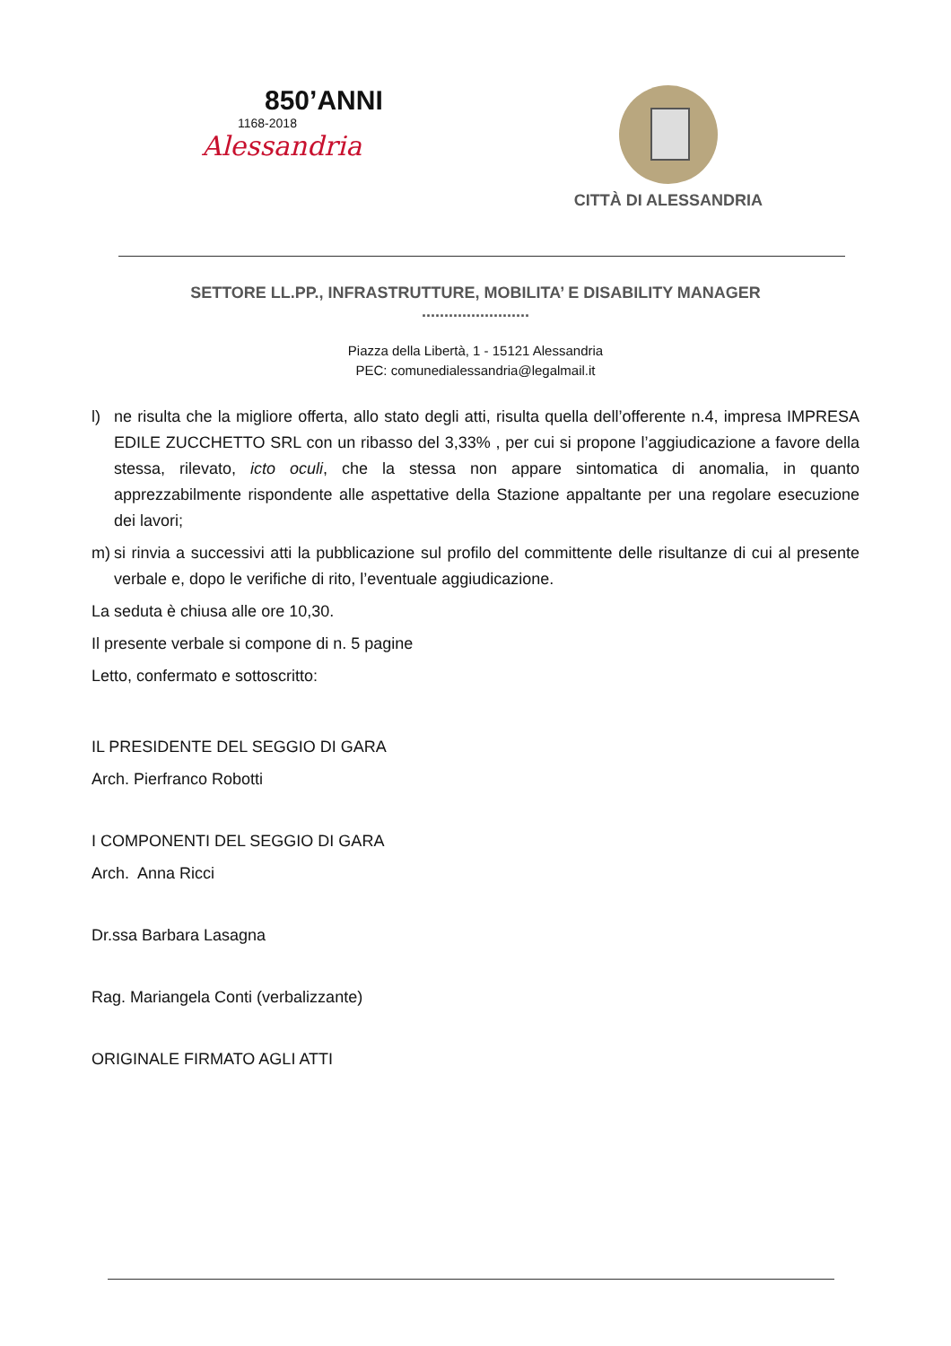850’ANNI
1168-2018
Alessandria
CITTÀ DI ALESSANDRIA
SETTORE LL.PP., INFRASTRUTTURE, MOBILITA’ E DISABILITY MANAGER
........................
Piazza della Libertà, 1 - 15121 Alessandria
PEC: comunedialessandria@legalmail.it
l) ne risulta che la migliore offerta, allo stato degli atti, risulta quella dell’offerente n.4, impresa IMPRESA EDILE ZUCCHETTO SRL con un ribasso del 3,33% , per cui si propone l’aggiudicazione a favore della stessa, rilevato, icto oculi, che la stessa non appare sintomatica di anomalia, in quanto apprezzabilmente rispondente alle aspettative della Stazione appaltante per una regolare esecuzione dei lavori;
m) si rinvia a successivi atti la pubblicazione sul profilo del committente delle risultanze di cui al presente verbale e, dopo le verifiche di rito, l’eventuale aggiudicazione.
La seduta è chiusa alle ore 10,30.
Il presente verbale si compone di n. 5 pagine
Letto, confermato e sottoscritto:
IL PRESIDENTE DEL SEGGIO DI GARA
Arch. Pierfranco Robotti
I COMPONENTI DEL SEGGIO DI GARA
Arch. Anna Ricci
Dr.ssa Barbara Lasagna
Rag. Mariangela Conti (verbalizzante)
ORIGINALE FIRMATO AGLI ATTI